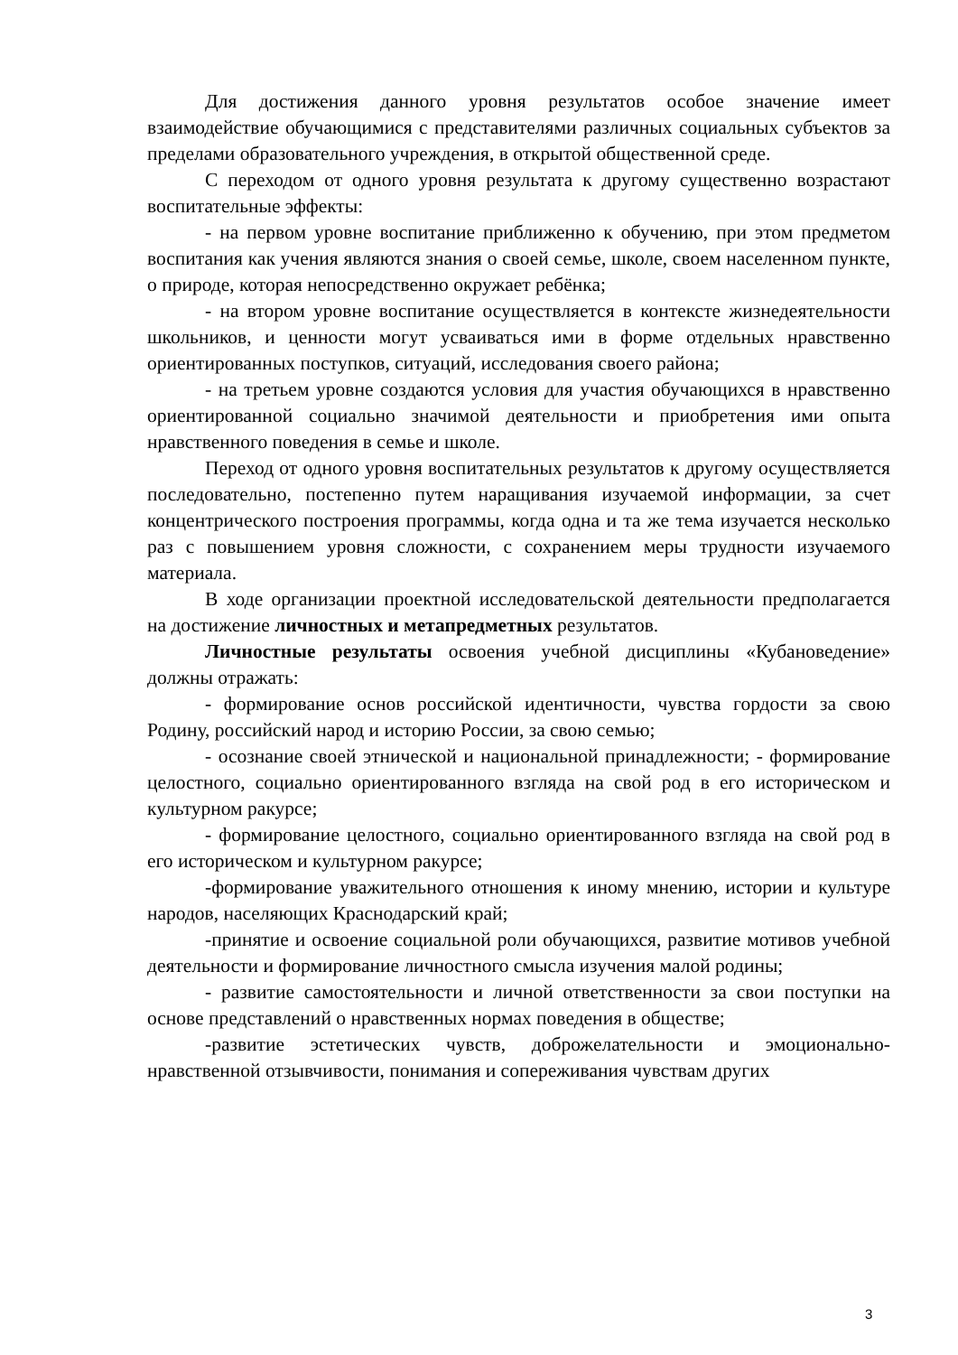Для достижения данного уровня результатов особое значение имеет взаимодействие обучающимися с представителями различных социальных субъектов за пределами образовательного учреждения, в открытой общественной среде.
С переходом от одного уровня результата к другому существенно возрастают воспитательные эффекты:
- на первом уровне воспитание приближенно к обучению, при этом предметом воспитания как учения являются знания о своей семье, школе, своем населенном пункте, о природе, которая непосредственно окружает ребёнка;
- на втором уровне воспитание осуществляется в контексте жизнедеятельности школьников, и ценности могут усваиваться ими в форме отдельных нравственно ориентированных поступков, ситуаций, исследования своего района;
- на третьем уровне создаются условия для участия обучающихся в нравственно ориентированной социально значимой деятельности и приобретения ими опыта нравственного поведения в семье и школе.
Переход от одного уровня воспитательных результатов к другому осуществляется последовательно, постепенно путем наращивания изучаемой информации, за счет концентрического построения программы, когда одна и та же тема изучается несколько раз с повышением уровня сложности, с сохранением меры трудности изучаемого материала.
В ходе организации проектной исследовательской деятельности предполагается на достижение личностных и метапредметных результатов.
Личностные результаты освоения учебной дисциплины «Кубановедение» должны отражать:
- формирование основ российской идентичности, чувства гордости за свою Родину, российский народ и историю России, за свою семью;
- осознание своей этнической и национальной принадлежности; - формирование целостного, социально ориентированного взгляда на свой род в его историческом и культурном ракурсе;
- формирование целостного, социально ориентированного взгляда на свой род в его историческом и культурном ракурсе;
-формирование уважительного отношения к иному мнению, истории и культуре народов, населяющих Краснодарский край;
-принятие и освоение социальной роли обучающихся, развитие мотивов учебной деятельности и формирование личностного смысла изучения малой родины;
- развитие самостоятельности и личной ответственности за свои поступки на основе представлений о нравственных нормах поведения в обществе;
-развитие эстетических чувств, доброжелательности и эмоционально-нравственной отзывчивости, понимания и сопереживания чувствам других
3